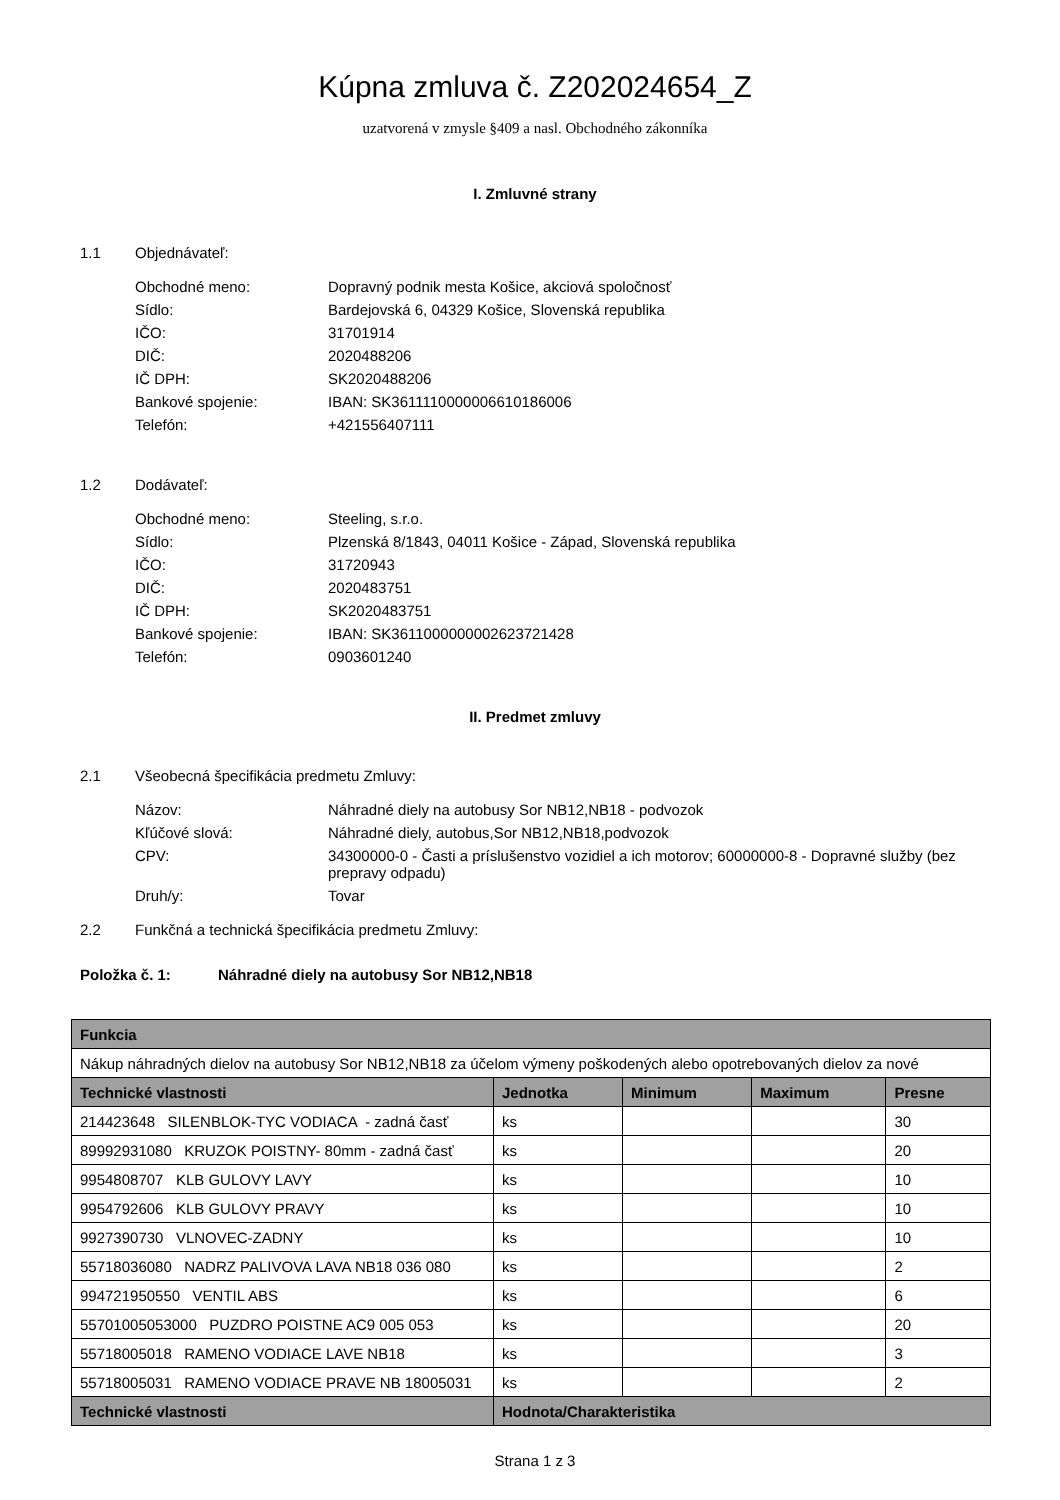Kúpna zmluva č. Z202024654_Z
uzatvorená v zmysle §409 a nasl. Obchodného zákonníka
I. Zmluvné strany
1.1 Objednávateľ:
Obchodné meno: Dopravný podnik mesta Košice, akciová spoločnosť
Sídlo: Bardejovská 6, 04329 Košice, Slovenská republika
IČO: 31701914
DIČ: 2020488206
IČ DPH: SK2020488206
Bankové spojenie: IBAN: SK3611110000006610186006
Telefón: +421556407111
1.2 Dodávateľ:
Obchodné meno: Steeling, s.r.o.
Sídlo: Plzenská 8/1843, 04011 Košice - Západ, Slovenská republika
IČO: 31720943
DIČ: 2020483751
IČ DPH: SK2020483751
Bankové spojenie: IBAN: SK3611000000002623721428
Telefón: 0903601240
II. Predmet zmluvy
2.1 Všeobecná špecifikácia predmetu Zmluvy:
Názov: Náhradné diely na autobusy Sor NB12,NB18 - podvozok
Kľúčové slová: Náhradné diely, autobus,Sor NB12,NB18,podvozok
CPV: 34300000-0 - Časti a príslušenstvo vozidiel a ich motorov; 60000000-8 - Dopravné služby (bez prepravy odpadu)
Druh/y: Tovar
2.2 Funkčná a technická špecifikácia predmetu Zmluvy:
Položka č. 1: Náhradné diely na autobusy Sor NB12,NB18
| Funkcia | | | | |
| --- | --- | --- | --- | --- |
| Nákup náhradných dielov na autobusy Sor NB12,NB18 za účelom výmeny poškodených alebo opotrebovaných dielov za nové | | | | |
| Technické vlastnosti | Jednotka | Minimum | Maximum | Presne |
| 214423648 SILENBLOK-TYC VODIACA - zadná časť | ks | | | 30 |
| 89992931080 KRUZOK POISTNY- 80mm - zadná časť | ks | | | 20 |
| 9954808707 KLB GULOVY LAVY | ks | | | 10 |
| 9954792606 KLB GULOVY PRAVY | ks | | | 10 |
| 9927390730 VLNOVEC-ZADNY | ks | | | 10 |
| 55718036080 NADRZ PALIVOVA LAVA NB18 036 080 | ks | | | 2 |
| 994721950550 VENTIL ABS | ks | | | 6 |
| 55701005053000 PUZDRO POISTNE AC9 005 053 | ks | | | 20 |
| 55718005018 RAMENO VODIACE LAVE NB18 | ks | | | 3 |
| 55718005031 RAMENO VODIACE PRAVE NB 18005031 | ks | | | 2 |
| Technické vlastnosti | Hodnota/Charakteristika | | | |
Strana 1 z 3